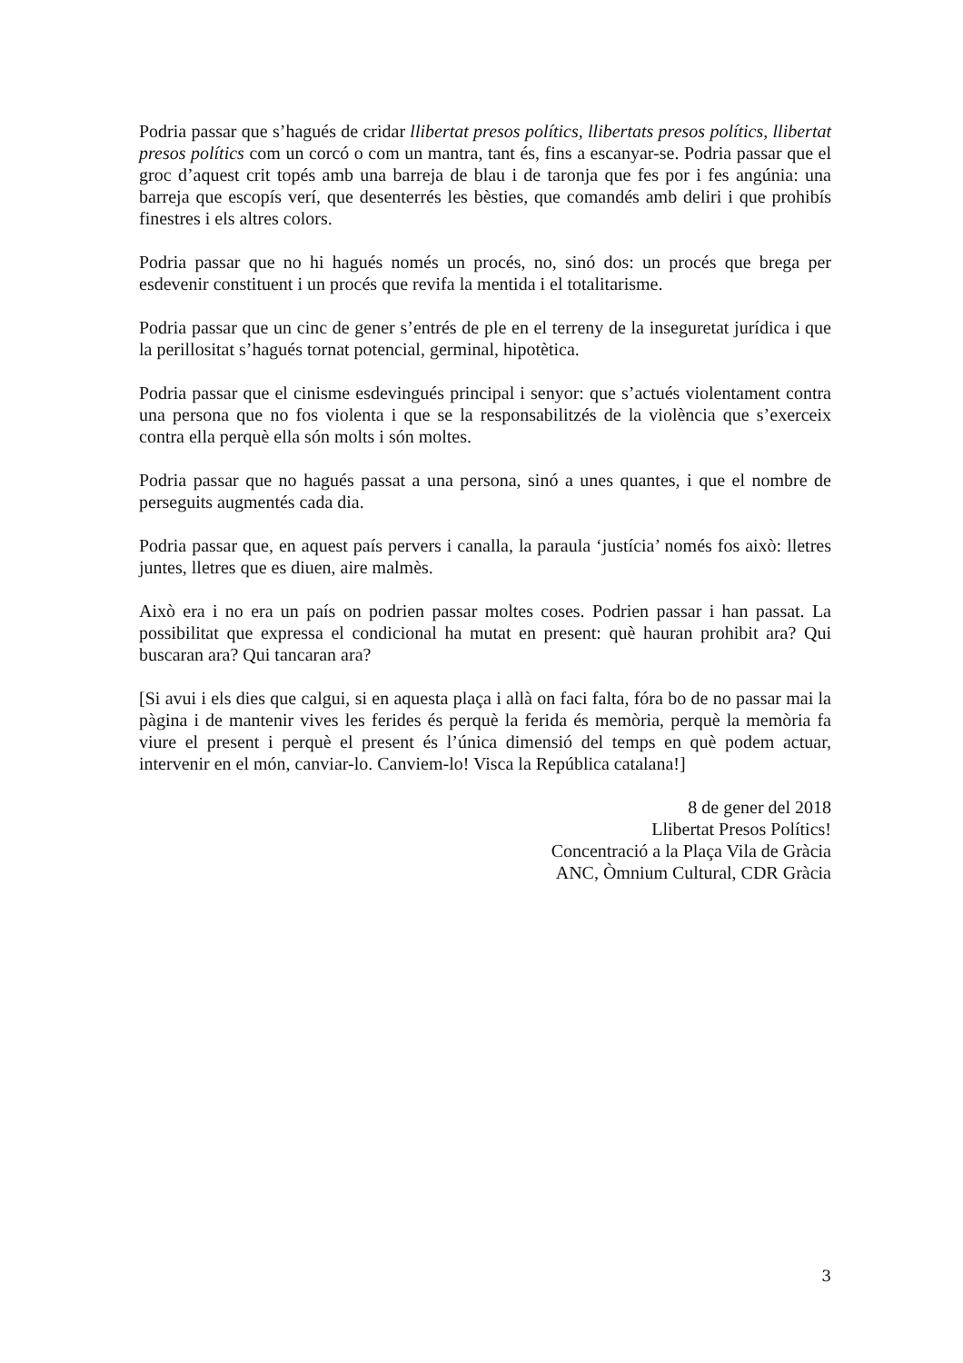Podria passar que s’hagués de cridar llibertat presos polítics, llibertats presos polítics, llibertat presos polítics com un corcó o com un mantra, tant és, fins a escanyar-se. Podria passar que el groc d’aquest crit topés amb una barreja de blau i de taronja que fes por i fes angúnia: una barreja que escopís verí, que desenterrés les bèsties, que comandés amb deliri i que prohibís finestres i els altres colors.
Podria passar que no hi hagués només un procés, no, sinó dos: un procés que brega per esdevenir constituent i un procés que revifa la mentida i el totalitarisme.
Podria passar que un cinc de gener s’entrés de ple en el terreny de la inseguretat jurídica i que la perillositat s’hagués tornat potencial, germinal, hipotètica.
Podria passar que el cinisme esdevingués principal i senyor: que s’actués violentament contra una persona que no fos violenta i que se la responsabilitzés de la violència que s’exerceix contra ella perquè ella són molts i són moltes.
Podria passar que no hagués passat a una persona, sinó a unes quantes, i que el nombre de perseguits augmentés cada dia.
Podria passar que, en aquest país pervers i canalla, la paraula ‘justícia’ només fos això: lletres juntes, lletres que es diuen, aire malmès.
Això era i no era un país on podrien passar moltes coses. Podrien passar i han passat. La possibilitat que expressa el condicional ha mutat en present: què hauran prohibit ara? Qui buscaran ara? Qui tancaran ara?
[Si avui i els dies que calgui, si en aquesta plaça i allà on faci falta, fóra bo de no passar mai la pàgina i de mantenir vives les ferides és perquè la ferida és memòria, perquè la memòria fa viure el present i perquè el present és l’única dimensió del temps en què podem actuar, intervenir en el món, canviar-lo. Canviem-lo! Visca la República catalana!]
8 de gener del 2018
Llibertat Presos Polítics!
Concentració a la Plaça Vila de Gràcia
ANC, Òmnium Cultural, CDR Gràcia
3